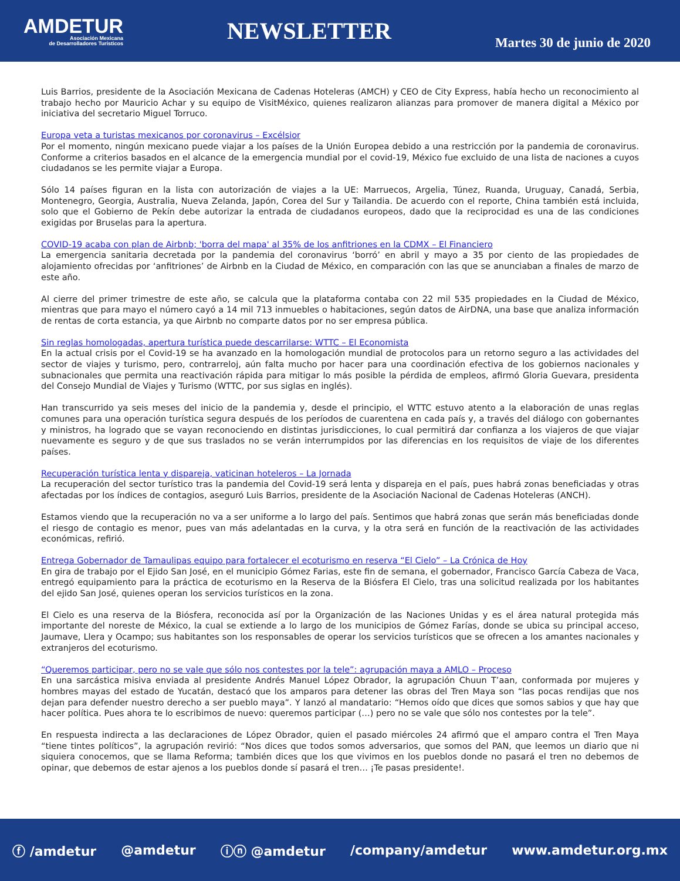AMDETUR
Asociación Mexicana
de Desarrolladores Turísticos
NEWSLETTER
Martes 30 de junio de 2020
Luis Barrios, presidente de la Asociación Mexicana de Cadenas Hoteleras (AMCH) y CEO de City Express, había hecho un reconocimiento al trabajo hecho por Mauricio Achar y su equipo de VisitMéxico, quienes realizaron alianzas para promover de manera digital a México por iniciativa del secretario Miguel Torruco.
Europa veta a turistas mexicanos por coronavirus – Excélsior
Por el momento, ningún mexicano puede viajar a los países de la Unión Europea debido a una restricción por la pandemia de coronavirus. Conforme a criterios basados en el alcance de la emergencia mundial por el covid-19, México fue excluido de una lista de naciones a cuyos ciudadanos se les permite viajar a Europa.
Sólo 14 países figuran en la lista con autorización de viajes a la UE: Marruecos, Argelia, Túnez, Ruanda, Uruguay, Canadá, Serbia, Montenegro, Georgia, Australia, Nueva Zelanda, Japón, Corea del Sur y Tailandia. De acuerdo con el reporte, China también está incluida, solo que el Gobierno de Pekín debe autorizar la entrada de ciudadanos europeos, dado que la reciprocidad es una de las condiciones exigidas por Bruselas para la apertura.
COVID-19 acaba con plan de Airbnb; 'borra del mapa' al 35% de los anfitriones en la CDMX – El Financiero
La emergencia sanitaria decretada por la pandemia del coronavirus ‘borró’ en abril y mayo a 35 por ciento de las propiedades de alojamiento ofrecidas por ‘anfitriones’ de Airbnb en la Ciudad de México, en comparación con las que se anunciaban a finales de marzo de este año.
Al cierre del primer trimestre de este año, se calcula que la plataforma contaba con 22 mil 535 propiedades en la Ciudad de México, mientras que para mayo el número cayó a 14 mil 713 inmuebles o habitaciones, según datos de AirDNA, una base que analiza información de rentas de corta estancia, ya que Airbnb no comparte datos por no ser empresa pública.
Sin reglas homologadas, apertura turística puede descarrilarse: WTTC – El Economista
En la actual crisis por el Covid-19 se ha avanzado en la homologación mundial de protocolos para un retorno seguro a las actividades del sector de viajes y turismo, pero, contrarreloj, aún falta mucho por hacer para una coordinación efectiva de los gobiernos nacionales y subnacionales que permita una reactivación rápida para mitigar lo más posible la pérdida de empleos, afirmó Gloria Guevara, presidenta del Consejo Mundial de Viajes y Turismo (WTTC, por sus siglas en inglés).
Han transcurrido ya seis meses del inicio de la pandemia y, desde el principio, el WTTC estuvo atento a la elaboración de unas reglas comunes para una operación turística segura después de los períodos de cuarentena en cada país y, a través del diálogo con gobernantes y ministros, ha logrado que se vayan reconociendo en distintas jurisdicciones, lo cual permitirá dar confianza a los viajeros de que viajar nuevamente es seguro y de que sus traslados no se verán interrumpidos por las diferencias en los requisitos de viaje de los diferentes países.
Recuperación turística lenta y dispareja, vaticinan hoteleros – La Jornada
La recuperación del sector turístico tras la pandemia del Covid-19 será lenta y dispareja en el país, pues habrá zonas beneficiadas y otras afectadas por los índices de contagios, aseguró Luis Barrios, presidente de la Asociación Nacional de Cadenas Hoteleras (ANCH).
Estamos viendo que la recuperación no va a ser uniforme a lo largo del país. Sentimos que habrá zonas que serán más beneficiadas donde el riesgo de contagio es menor, pues van más adelantadas en la curva, y la otra será en función de la reactivación de las actividades económicas, refirió.
Entrega Gobernador de Tamaulipas equipo para fortalecer el ecoturismo en reserva “El Cielo” – La Crónica de Hoy
En gira de trabajo por el Ejido San José, en el municipio Gómez Farias, este fin de semana, el gobernador, Francisco García Cabeza de Vaca, entregó equipamiento para la práctica de ecoturismo en la Reserva de la Biósfera El Cielo, tras una solicitud realizada por los habitantes del ejido San José, quienes operan los servicios turísticos en la zona.
El Cielo es una reserva de la Biósfera, reconocida así por la Organización de las Naciones Unidas y es el área natural protegida más importante del noreste de México, la cual se extiende a lo largo de los municipios de Gómez Farías, donde se ubica su principal acceso, Jaumave, Llera y Ocampo; sus habitantes son los responsables de operar los servicios turísticos que se ofrecen a los amantes nacionales y extranjeros del ecoturismo.
“Queremos participar, pero no se vale que sólo nos contestes por la tele”: agrupación maya a AMLO – Proceso
En una sarcástica misiva enviada al presidente Andrés Manuel López Obrador, la agrupación Chuun T’aan, conformada por mujeres y hombres mayas del estado de Yucatán, destacó que los amparos para detener las obras del Tren Maya son “las pocas rendijas que nos dejan para defender nuestro derecho a ser pueblo maya”. Y lanzó al mandatario: “Hemos oído que dices que somos sabios y que hay que hacer política. Pues ahora te lo escribimos de nuevo: queremos participar (…) pero no se vale que sólo nos contestes por la tele”.
En respuesta indirecta a las declaraciones de López Obrador, quien el pasado miércoles 24 afirmó que el amparo contra el Tren Maya “tiene tintes políticos”, la agrupación revirió: “Nos dices que todos somos adversarios, que somos del PAN, que leemos un diario que ni siquiera conocemos, que se llama Reforma; también dices que los que vivimos en los pueblos donde no pasará el tren no debemos de opinar, que debemos de estar ajenos a los pueblos donde sí pasará el tren… ¡Te pasas presidente!.
ⓕ /amdetur @amdetur ⓘⓝ @amdetur /company/amdetur www.amdetur.org.mx